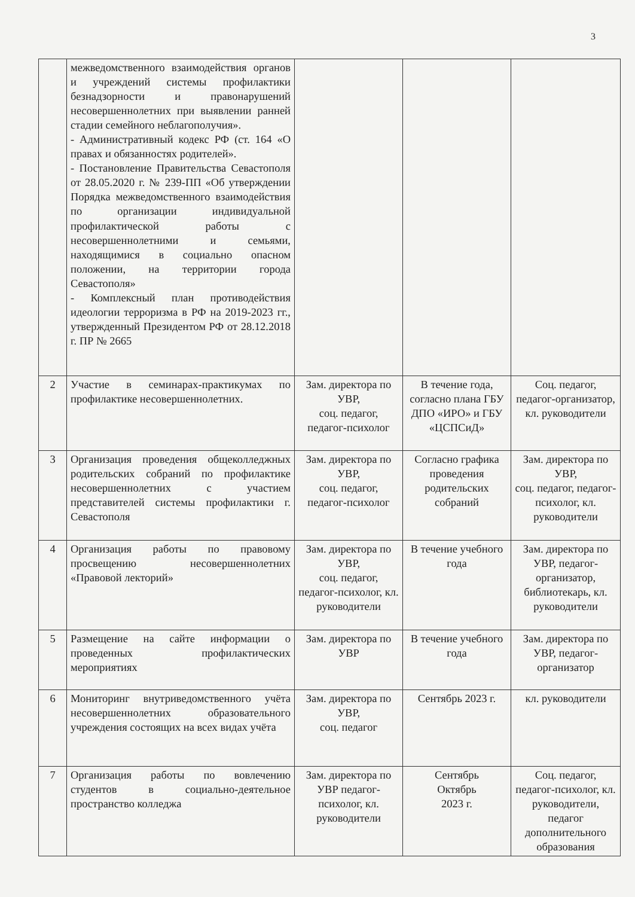3
| | межведомственного взаимодействия органов и учреждений системы профилактики безнадзорности и правонарушений несовершеннолетних при выявлении ранней стадии семейного неблагополучия». - Административный кодекс РФ (ст. 164 «О правах и обязанностях родителей». - Постановление Правительства Севастополя от 28.05.2020 г. № 239-ПП «Об утверждении Порядка межведомственного взаимодействия по организации индивидуальной профилактической работы с несовершеннолетними и семьями, находящимися в социально опасном положении, на территории города Севастополя» - Комплексный план противодействия идеологии терроризма в РФ на 2019-2023 гг., утвержденный Президентом РФ от 28.12.2018 г. ПР № 2665 | | | |
| 2 | Участие в семинарах-практикумах по профилактике несовершеннолетних. | Зам. директора по УВР, соц. педагог, педагог-психолог | В течение года, согласно плана ГБУ ДПО «ИРО» и ГБУ «ЦСПСиД» | Соц. педагог, педагог-организатор, кл. руководители |
| 3 | Организация проведения общеколледжных родительских собраний по профилактике несовершеннолетних с участием представителей системы профилактики г. Севастополя | Зам. директора по УВР, соц. педагог, педагог-психолог | Согласно графика проведения родительских собраний | Зам. директора по УВР, соц. педагог, педагог-психолог, кл. руководители |
| 4 | Организация работы по правовому просвещению несовершеннолетних «Правовой лекторий» | Зам. директора по УВР, соц. педагог, педагог-психолог, кл. руководители | В течение учебного года | Зам. директора по УВР, педагог-организатор, библиотекарь, кл. руководители |
| 5 | Размещение на сайте информации о проведенных профилактических мероприятиях | Зам. директора по УВР | В течение учебного года | Зам. директора по УВР, педагог-организатор |
| 6 | Мониторинг внутриведомственного учёта несовершеннолетних образовательного учреждения состоящих на всех видах учёта | Зам. директора по УВР, соц. педагог | Сентябрь 2023 г. | кл. руководители |
| 7 | Организация работы по вовлечению студентов в социально-деятельное пространство колледжа | Зам. директора по УВР педагог-психолог, кл. руководители | Сентябрь Октябрь 2023 г. | Соц. педагог, педагог-психолог, кл. руководители, педагог дополнительного образования |